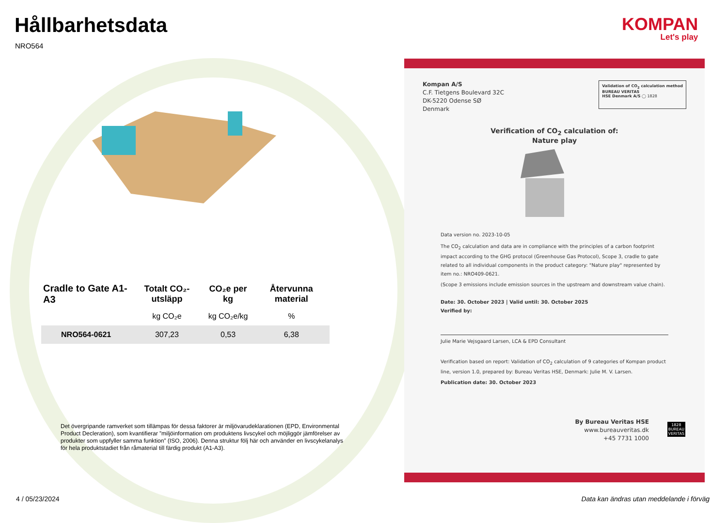Hållbarhetsdata
NRO564
KOMPAN
Let's play
| Cradle to Gate A1-A3 | Totalt CO₂-utsläpp | CO₂e per kg | Återvunna material |
| --- | --- | --- | --- |
| | kg CO₂e | kg CO₂e/kg | % |
| NRO564-0621 | 307,23 | 0,53 | 6,38 |
Det övergripande ramverket som tillämpas för dessa faktorer är miljövarudeklarationen (EPD, Environmental Product Decleration), som kvantifierar ”miljöinformation om produktens livscykel och möjliggör jämförelser av produkter som uppfyller samma funktion” (ISO, 2006). Denna struktur följ här och använder en livscykelanalys för hela produktstadiet från råmaterial till färdig produkt (A1-A3).
Kompan A/S
C.F. Tietgens Boulevard 32C
DK-5220 Odense SØ
Denmark
Validation of CO<sub>2</sub> calculation method
BUREAU VERITAS
HSE Denmark A/S ◯ 1828
Verification of CO<sub>2</sub> calculation of:
Nature play
Data version no. 2023-10-05
The CO<sub>2</sub> calculation and data are in compliance with the principles of a carbon footprint impact according to the GHG protocol (Greenhouse Gas Protocol), Scope 3, cradle to gate related to all individual components in the product category: "Nature play" represented by item no.: NRO409-0621.
(Scope 3 emissions include emission sources in the upstream and downstream value chain).
Date: 30. October 2023 | Valid until: 30. October 2025
Verified by:
Julie Marie Vejsgaard Larsen, LCA & EPD Consultant
Verification based on report: Validation of CO<sub>2</sub> calculation of 9 categories of Kompan product line, version 1.0, prepared by: Bureau Veritas HSE, Denmark: Julie M. V. Larsen.
Publication date: 30. October 2023
By Bureau Veritas HSE
www.bureauveritas.dk
+45 7731 1000
1828
BUREAU
VERITAS
4 / 05/23/2024
Data kan ändras utan meddelande i förväg